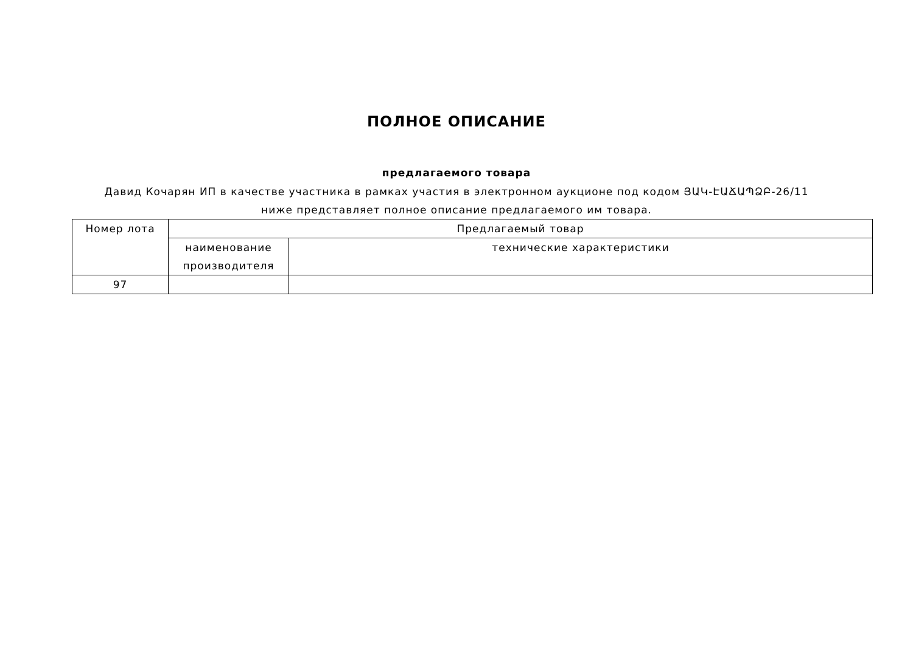ПОЛНОЕ ОПИСАНИЕ
предлагаемого товара
Давид Кочарян ИП в качестве участника в рамках участия в электронном аукционе под кодом ՅԱԿ-ԷԱՃԱՊՁԲ-26/11 ниже представляет полное описание предлагаемого им товара.
| Номер лота | Предлагаемый товар | |
| --- | --- | --- |
| | наименование производителя | технические характеристики |
| 97 | | |